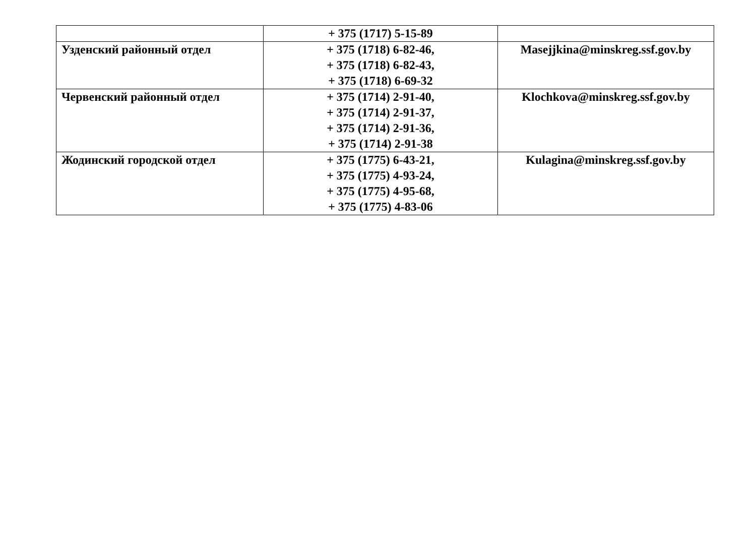| | + 375 (1717) 5-15-89 | |
| Узденский районный отдел | + 375 (1718) 6-82-46, + 375 (1718) 6-82-43, + 375 (1718) 6-69-32 | Masejjkina@minskreg.ssf.gov.by |
| Червенский районный отдел | + 375 (1714) 2-91-40, + 375 (1714) 2-91-37, + 375 (1714) 2-91-36, + 375 (1714) 2-91-38 | Klochkova@minskreg.ssf.gov.by |
| Жодинский городской отдел | + 375 (1775) 6-43-21, + 375 (1775) 4-93-24, + 375 (1775) 4-95-68, + 375 (1775) 4-83-06 | Kulagina@minskreg.ssf.gov.by |